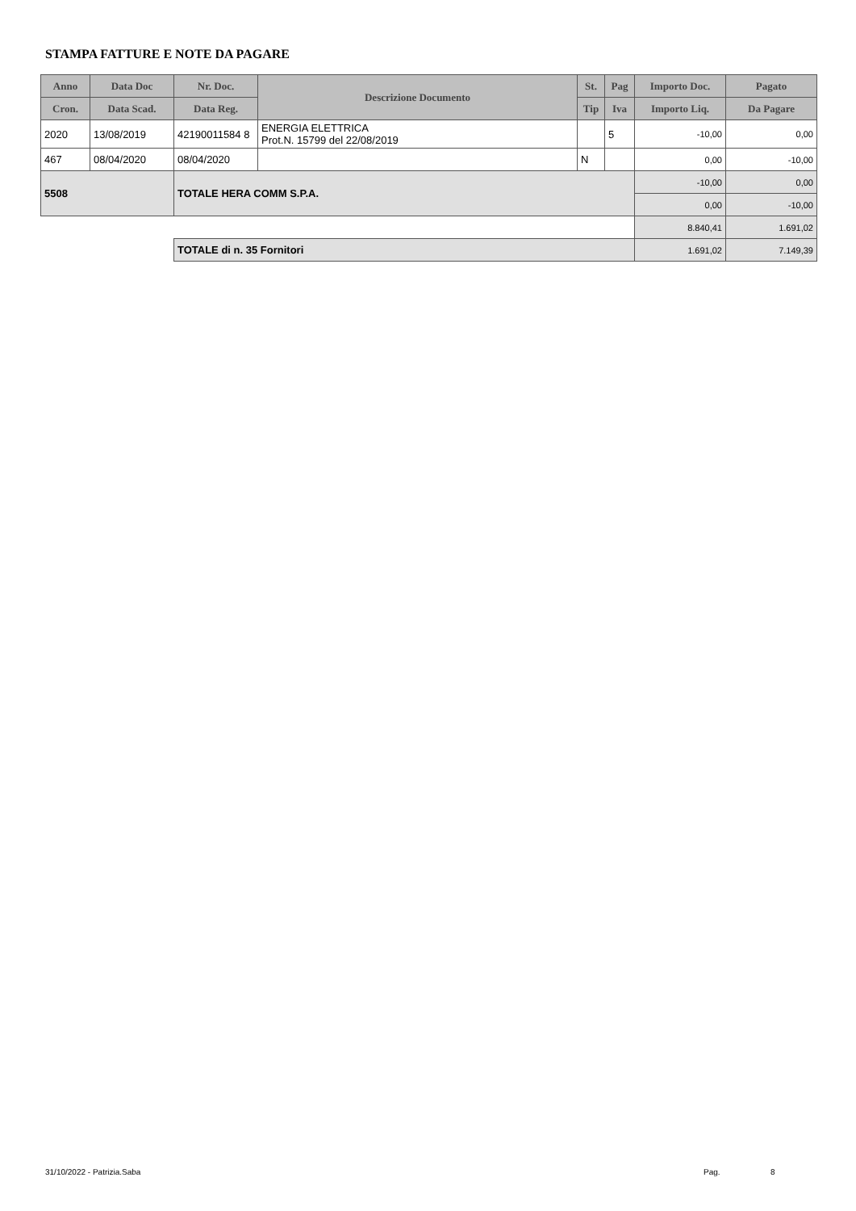STAMPA FATTURE E NOTE DA PAGARE
| Anno | Data Doc | Nr. Doc. | Descrizione Documento | St. | Pag | Importo Doc. | Pagato |
| --- | --- | --- | --- | --- | --- | --- | --- |
| Cron. | Data Scad. | Data Reg. | | Tip | Iva | Importo Liq. | Da Pagare |
| 2020 | 13/08/2019 | 42190011584 8 | ENERGIA ELETTRICA Prot.N. 15799 del 22/08/2019 | | 5 | -10,00 | 0,00 |
| 467 | 08/04/2020 | 08/04/2020 | | N | | 0,00 | -10,00 |
| 5508 | | TOTALE HERA COMM S.P.A. | | | | -10,00 | 0,00 |
| | | | | | | 0,00 | -10,00 |
| | | | | | | 8.840,41 | 1.691,02 |
| | | TOTALE di n. 35 Fornitori | | | | 1.691,02 | 7.149,39 |
31/10/2022 - Patrizia.Saba Pag. 8